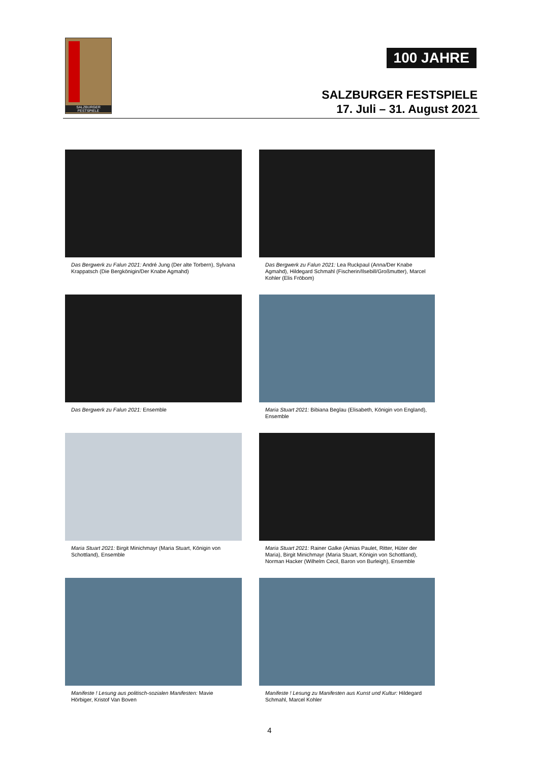SALZBURGER FESTSPIELE
100 JAHRE
SALZBURGER FESTSPIELE
17. Juli – 31. August 2021
Das Bergwerk zu Falun 2021: André Jung (Der alte Torbern), Sylvana Krappatsch (Die Bergkönigin/Der Knabe Agmahd)
Das Bergwerk zu Falun 2021: Lea Ruckpaul (Anna/Der Knabe Agmahd), Hildegard Schmahl (Fischerin/Ilsebill/Großmutter), Marcel Kohler (Elis Fröbom)
Das Bergwerk zu Falun 2021: Ensemble
Maria Stuart 2021: Bibiana Beglau (Elisabeth, Königin von England), Ensemble
Maria Stuart 2021: Birgit Minichmayr (Maria Stuart, Königin von Schottland), Ensemble
Maria Stuart 2021: Rainer Galke (Amias Paulet, Ritter, Hüter der Maria), Birgit Minichmayr (Maria Stuart, Königin von Schottland), Norman Hacker (Wilhelm Cecil, Baron von Burleigh), Ensemble
Manifeste ! Lesung aus politisch-sozialen Manifesten: Mavie Hörbiger, Kristof Van Boven
Manifeste ! Lesung zu Manifesten aus Kunst und Kultur: Hildegard Schmahl, Marcel Kohler
4